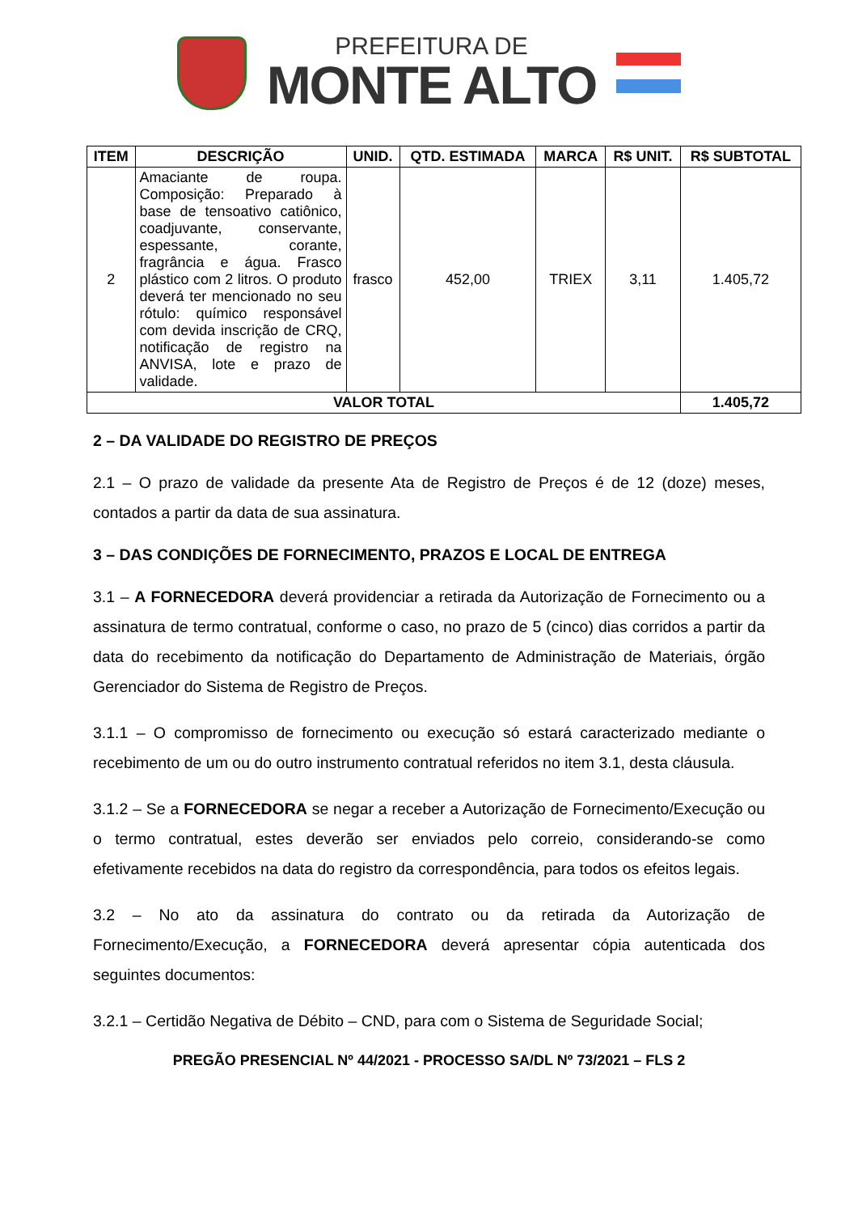PREFEITURA DE
MONTE ALTO
| ITEM | DESCRIÇÃO | UNID. | QTD. ESTIMADA | MARCA | R$ UNIT. | R$ SUBTOTAL |
| --- | --- | --- | --- | --- | --- | --- |
| 2 | Amaciante de roupa. Composição: Preparado à base de tensoativo catiônico, coadjuvante, conservante, espessante, corante, fragrância e água. Frasco plástico com 2 litros. O produto deverá ter mencionado no seu rótulo: químico responsável com devida inscrição de CRQ, notificação de registro na ANVISA, lote e prazo de validade. | frasco | 452,00 | TRIEX | 3,11 | 1.405,72 |
| VALOR TOTAL | | | | | | 1.405,72 |
2 – DA VALIDADE DO REGISTRO DE PREÇOS
2.1 – O prazo de validade da presente Ata de Registro de Preços é de 12 (doze) meses, contados a partir da data de sua assinatura.
3 – DAS CONDIÇÕES DE FORNECIMENTO, PRAZOS E LOCAL DE ENTREGA
3.1 – A FORNECEDORA deverá providenciar a retirada da Autorização de Fornecimento ou a assinatura de termo contratual, conforme o caso, no prazo de 5 (cinco) dias corridos a partir da data do recebimento da notificação do Departamento de Administração de Materiais, órgão Gerenciador do Sistema de Registro de Preços.
3.1.1 – O compromisso de fornecimento ou execução só estará caracterizado mediante o recebimento de um ou do outro instrumento contratual referidos no item 3.1, desta cláusula.
3.1.2 – Se a FORNECEDORA se negar a receber a Autorização de Fornecimento/Execução ou o termo contratual, estes deverão ser enviados pelo correio, considerando-se como efetivamente recebidos na data do registro da correspondência, para todos os efeitos legais.
3.2 – No ato da assinatura do contrato ou da retirada da Autorização de Fornecimento/Execução, a FORNECEDORA deverá apresentar cópia autenticada dos seguintes documentos:
3.2.1 – Certidão Negativa de Débito – CND, para com o Sistema de Seguridade Social;
PREGÃO PRESENCIAL Nº 44/2021 - PROCESSO SA/DL Nº 73/2021 – FLS 2